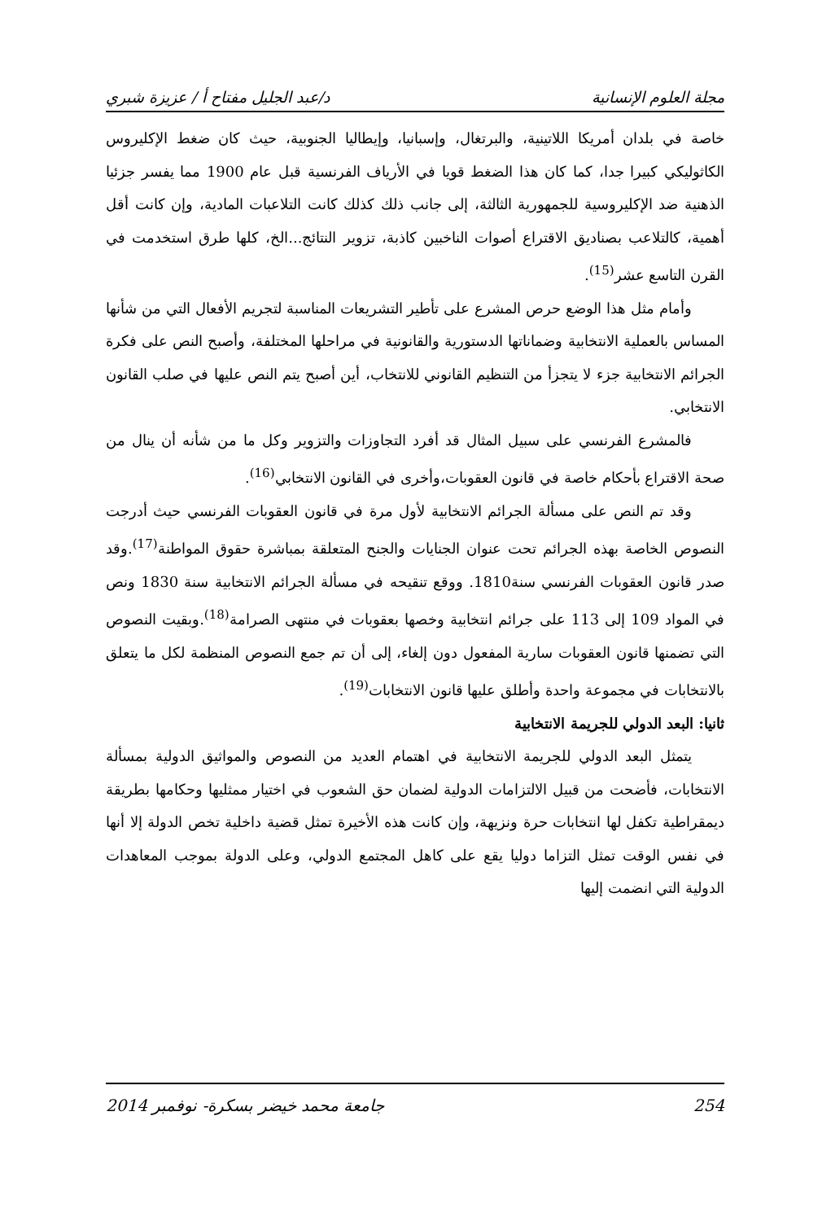مجلة العلوم الإنسانية د/عبد الجليل مفتاح أ / عزيزة شبري
خاصة في بلدان أمريكا اللاتينية، والبرتغال، وإسبانيا، وإيطاليا الجنوبية، حيث كان ضغط الإكليروس الكاثوليكي كبيرا جدا، كما كان هذا الضغط قويا في الأرياف الفرنسية قبل عام 1900 مما يفسر جزئيا الذهنية ضد الإكليروسية للجمهورية الثالثة، إلى جانب ذلك كذلك كانت التلاعبات المادية، وإن كانت أقل أهمية، كالتلاعب بصناديق الاقتراع أصوات الناخبين كاذبة، تزوير النتائج...الخ، كلها طرق استخدمت في القرن التاسع عشر<sup>(15)</sup>.
وأمام مثل هذا الوضع حرص المشرع على تأطير التشريعات المناسبة لتجريم الأفعال التي من شأنها المساس بالعملية الانتخابية وضماناتها الدستورية والقانونية في مراحلها المختلفة، وأصبح النص على فكرة الجرائم الانتخابية جزء لا يتجزأ من التنظيم القانوني للانتخاب، أين أصبح يتم النص عليها في صلب القانون الانتخابي.
فالمشرع الفرنسي على سبيل المثال قد أفرد التجاوزات والتزوير وكل ما من شأنه أن ينال من صحة الاقتراع بأحكام خاصة في قانون العقوبات،وأخرى في القانون الانتخابي<sup>(16)</sup>.
وقد تم النص على مسألة الجرائم الانتخابية لأول مرة في قانون العقوبات الفرنسي حيث أدرجت النصوص الخاصة بهذه الجرائم تحت عنوان الجنايات والجنح المتعلقة بمباشرة حقوق المواطنة<sup>(17)</sup>.وقد صدر قانون العقوبات الفرنسي سنة1810. ووقع تنقيحه في مسألة الجرائم الانتخابية سنة 1830 ونص في المواد 109 إلى 113 على جرائم انتخابية وخصها بعقوبات في منتهى الصرامة<sup>(18)</sup>.وبقيت النصوص التي تضمنها قانون العقوبات سارية المفعول دون إلغاء، إلى أن تم جمع النصوص المنظمة لكل ما يتعلق بالانتخابات في مجموعة واحدة وأطلق عليها قانون الانتخابات<sup>(19)</sup>.
ثانيا: البعد الدولي للجريمة الانتخابية
يتمثل البعد الدولي للجريمة الانتخابية في اهتمام العديد من النصوص والمواثيق الدولية بمسألة الانتخابات، فأضحت من قبيل الالتزامات الدولية لضمان حق الشعوب في اختيار ممثليها وحكامها بطريقة ديمقراطية تكفل لها انتخابات حرة ونزيهة، وإن كانت هذه الأخيرة تمثل قضية داخلية تخص الدولة إلا أنها في نفس الوقت تمثل التزاما دوليا يقع على كاهل المجتمع الدولي، وعلى الدولة بموجب المعاهدات الدولية التي انضمت إليها
254 جامعة محمد خيضر بسكرة- نوفمبر 2014